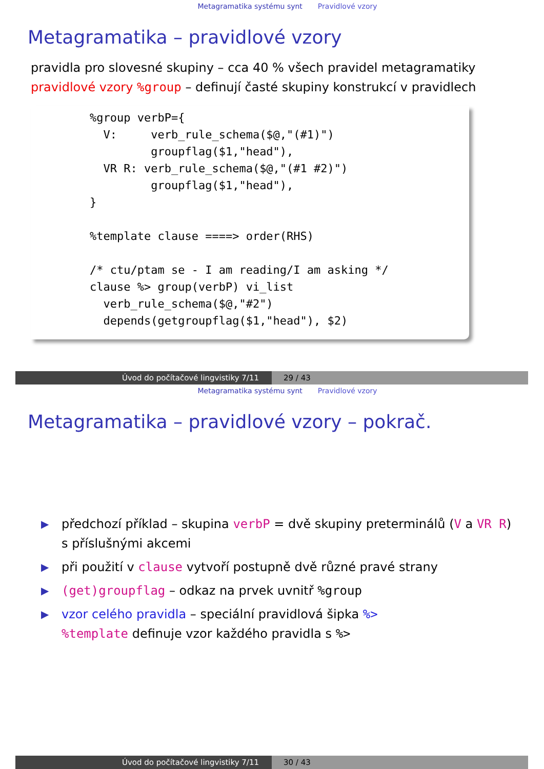Metagramatika systému synt Pravidlové vzory
Metagramatika – pravidlové vzory
pravidla pro slovesné skupiny – cca 40 % všech pravidel metagramatiky
pravidlové vzory %group – definují časté skupiny konstrukcí v pravidlech
%group verbP={ V: verb_rule_schema($@,"(#1)") groupflag($1,"head"), VR R: verb_rule_schema($@,"(#1 #2)") groupflag($1,"head"), } %template clause ====> order(RHS) /* ctu/ptam se - I am reading/I am asking */ clause %> group(verbP) vi_list verb_rule_schema($@,"#2") depends(getgroupflag($1,"head"), $2)
Úvod do počítačové lingvistiky 7/11 29 / 43
Metagramatika systému synt Pravidlové vzory
Metagramatika – pravidlové vzory – pokrač.
▶ předchozí příklad – skupina verbP = dvě skupiny preterminálů (V a VR R) s příslušnými akcemi
▶ při použití v clause vytvoří postupně dvě různé pravé strany
▶ (get)groupflag – odkaz na prvek uvnitř %group
▶ vzor celého pravidla – speciální pravidlová šipka %>
%template definuje vzor každého pravidla s %>
Úvod do počítačové lingvistiky 7/11 30 / 43